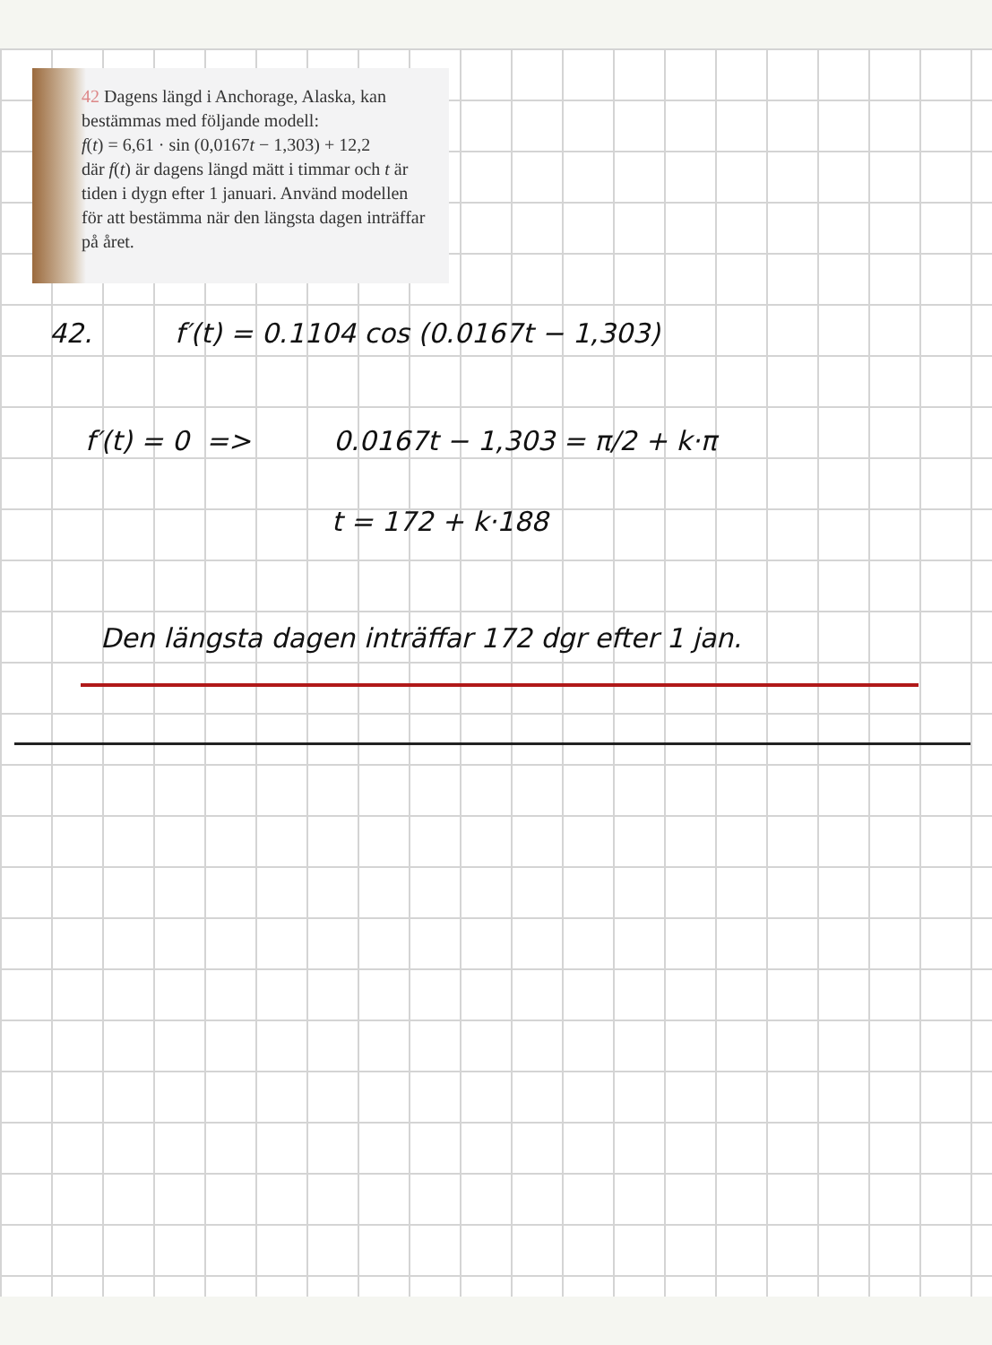42 Dagens längd i Anchorage, Alaska, kan bestämmas med följande modell:
f(t) = 6,61 · sin (0,0167t − 1,303) + 12,2
där f(t) är dagens längd mätt i timmar och t är tiden i dygn efter 1 januari. Använd modellen för att bestämma när den längsta dagen inträffar på året.
42. f′(t) = 0.1104 cos (0.0167t − 1,303)
f′(t) = 0 => 0.0167t − 1,303 = π/2 + k·π
t = 172 + k·188
Den längsta dagen inträffar 172 dgr efter 1 jan.